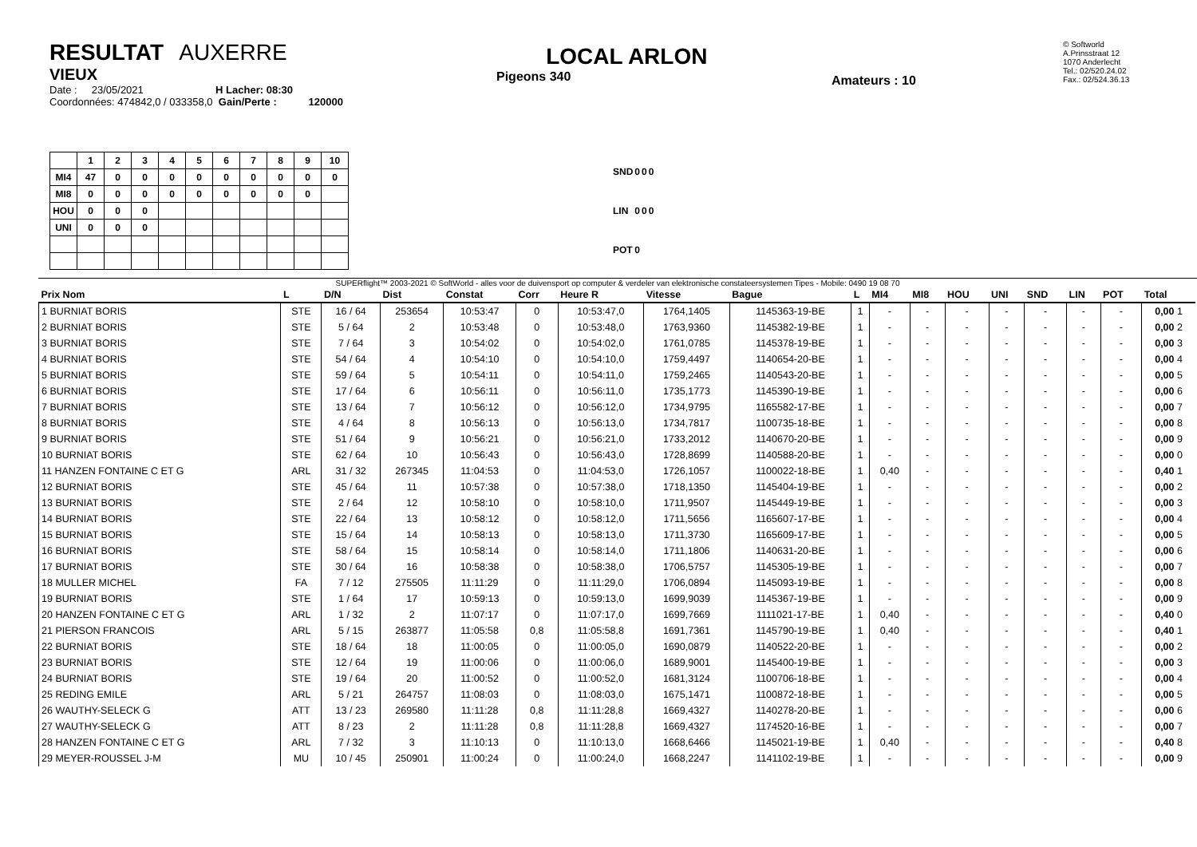RESULTAT AUXERRE
VIEUX
Date : 23/05/2021 H Lacher: 08:30
Coordonnées: 474842,0 / 033358,0 Gain/Perte : 120000
LOCAL ARLON
Pigeons 340
Amateurs : 10
© Softworld
A.Prinsstraat 12
1070 Anderlecht
Tel.: 02/520.24.02
Fax.: 02/524.36.13
| | 1 | 2 | 3 | 4 | 5 | 6 | 7 | 8 | 9 | 10 |
| MI4 | 47 | 0 | 0 | 0 | 0 | 0 | 0 | 0 | 0 | 0 |
| MI8 | 0 | 0 | 0 | 0 | 0 | 0 | 0 | 0 | 0 | |
| HOU | 0 | 0 | 0 | | | | | | | |
| UNI | 0 | 0 | 0 | | | | | | | |
| SND | 0 | 0 | 0 |
| LIN | 0 | 0 | 0 |
| POT | 0 | | |
SUPERflight™ 2003-2021 © SoftWorld - alles voor de duivensport op computer & verdeler van elektronische constateersystemen Tipes - Mobile: 0490 19 08 70
| Prix Nom | L | D/N | Dist | Constat | Corr | Heure R | Vitesse | Bague | L | MI4 | MI8 | HOU | UNI | SND | LIN | POT | Total |
| --- | --- | --- | --- | --- | --- | --- | --- | --- | --- | --- | --- | --- | --- | --- | --- | --- | --- |
| 1 BURNIAT BORIS | STE | 16 / 64 | 253654 | 10:53:47 | 0 | 10:53:47,0 | 1764,1405 | 1145363-19-BE | 1 | - | - | - | - | - | - | - | 0,00 1 |
| 2 BURNIAT BORIS | STE | 5 / 64 | 2 | 10:53:48 | 0 | 10:53:48,0 | 1763,9360 | 1145382-19-BE | 1 | - | - | - | - | - | - | - | 0,00 2 |
| 3 BURNIAT BORIS | STE | 7 / 64 | 3 | 10:54:02 | 0 | 10:54:02,0 | 1761,0785 | 1145378-19-BE | 1 | - | - | - | - | - | - | - | 0,00 3 |
| 4 BURNIAT BORIS | STE | 54 / 64 | 4 | 10:54:10 | 0 | 10:54:10,0 | 1759,4497 | 1140654-20-BE | 1 | - | - | - | - | - | - | - | 0,00 4 |
| 5 BURNIAT BORIS | STE | 59 / 64 | 5 | 10:54:11 | 0 | 10:54:11,0 | 1759,2465 | 1140543-20-BE | 1 | - | - | - | - | - | - | - | 0,00 5 |
| 6 BURNIAT BORIS | STE | 17 / 64 | 6 | 10:56:11 | 0 | 10:56:11,0 | 1735,1773 | 1145390-19-BE | 1 | - | - | - | - | - | - | - | 0,00 6 |
| 7 BURNIAT BORIS | STE | 13 / 64 | 7 | 10:56:12 | 0 | 10:56:12,0 | 1734,9795 | 1165582-17-BE | 1 | - | - | - | - | - | - | - | 0,00 7 |
| 8 BURNIAT BORIS | STE | 4 / 64 | 8 | 10:56:13 | 0 | 10:56:13,0 | 1734,7817 | 1100735-18-BE | 1 | - | - | - | - | - | - | - | 0,00 8 |
| 9 BURNIAT BORIS | STE | 51 / 64 | 9 | 10:56:21 | 0 | 10:56:21,0 | 1733,2012 | 1140670-20-BE | 1 | - | - | - | - | - | - | - | 0,00 9 |
| 10 BURNIAT BORIS | STE | 62 / 64 | 10 | 10:56:43 | 0 | 10:56:43,0 | 1728,8699 | 1140588-20-BE | 1 | - | - | - | - | - | - | - | 0,00 0 |
| 11 HANZEN FONTAINE C ET G | ARL | 31 / 32 | 267345 | 11:04:53 | 0 | 11:04:53,0 | 1726,1057 | 1100022-18-BE | 1 | 0,40 | - | - | - | - | - | - | 0,40 1 |
| 12 BURNIAT BORIS | STE | 45 / 64 | 11 | 10:57:38 | 0 | 10:57:38,0 | 1718,1350 | 1145404-19-BE | 1 | - | - | - | - | - | - | - | 0,00 2 |
| 13 BURNIAT BORIS | STE | 2 / 64 | 12 | 10:58:10 | 0 | 10:58:10,0 | 1711,9507 | 1145449-19-BE | 1 | - | - | - | - | - | - | - | 0,00 3 |
| 14 BURNIAT BORIS | STE | 22 / 64 | 13 | 10:58:12 | 0 | 10:58:12,0 | 1711,5656 | 1165607-17-BE | 1 | - | - | - | - | - | - | - | 0,00 4 |
| 15 BURNIAT BORIS | STE | 15 / 64 | 14 | 10:58:13 | 0 | 10:58:13,0 | 1711,3730 | 1165609-17-BE | 1 | - | - | - | - | - | - | - | 0,00 5 |
| 16 BURNIAT BORIS | STE | 58 / 64 | 15 | 10:58:14 | 0 | 10:58:14,0 | 1711,1806 | 1140631-20-BE | 1 | - | - | - | - | - | - | - | 0,00 6 |
| 17 BURNIAT BORIS | STE | 30 / 64 | 16 | 10:58:38 | 0 | 10:58:38,0 | 1706,5757 | 1145305-19-BE | 1 | - | - | - | - | - | - | - | 0,00 7 |
| 18 MULLER MICHEL | FA | 7 / 12 | 275505 | 11:11:29 | 0 | 11:11:29,0 | 1706,0894 | 1145093-19-BE | 1 | - | - | - | - | - | - | - | 0,00 8 |
| 19 BURNIAT BORIS | STE | 1 / 64 | 17 | 10:59:13 | 0 | 10:59:13,0 | 1699,9039 | 1145367-19-BE | 1 | - | - | - | - | - | - | - | 0,00 9 |
| 20 HANZEN FONTAINE C ET G | ARL | 1 / 32 | 2 | 11:07:17 | 0 | 11:07:17,0 | 1699,7669 | 1111021-17-BE | 1 | 0,40 | - | - | - | - | - | - | 0,40 0 |
| 21 PIERSON FRANCOIS | ARL | 5 / 15 | 263877 | 11:05:58 | 0,8 | 11:05:58,8 | 1691,7361 | 1145790-19-BE | 1 | 0,40 | - | - | - | - | - | - | 0,40 1 |
| 22 BURNIAT BORIS | STE | 18 / 64 | 18 | 11:00:05 | 0 | 11:00:05,0 | 1690,0879 | 1140522-20-BE | 1 | - | - | - | - | - | - | - | 0,00 2 |
| 23 BURNIAT BORIS | STE | 12 / 64 | 19 | 11:00:06 | 0 | 11:00:06,0 | 1689,9001 | 1145400-19-BE | 1 | - | - | - | - | - | - | - | 0,00 3 |
| 24 BURNIAT BORIS | STE | 19 / 64 | 20 | 11:00:52 | 0 | 11:00:52,0 | 1681,3124 | 1100706-18-BE | 1 | - | - | - | - | - | - | - | 0,00 4 |
| 25 REDING EMILE | ARL | 5 / 21 | 264757 | 11:08:03 | 0 | 11:08:03,0 | 1675,1471 | 1100872-18-BE | 1 | - | - | - | - | - | - | - | 0,00 5 |
| 26 WAUTHY-SELECK G | ATT | 13 / 23 | 269580 | 11:11:28 | 0,8 | 11:11:28,8 | 1669,4327 | 1140278-20-BE | 1 | - | - | - | - | - | - | - | 0,00 6 |
| 27 WAUTHY-SELECK G | ATT | 8 / 23 | 2 | 11:11:28 | 0,8 | 11:11:28,8 | 1669,4327 | 1174520-16-BE | 1 | - | - | - | - | - | - | - | 0,00 7 |
| 28 HANZEN FONTAINE C ET G | ARL | 7 / 32 | 3 | 11:10:13 | 0 | 11:10:13,0 | 1668,6466 | 1145021-19-BE | 1 | 0,40 | - | - | - | - | - | - | 0,40 8 |
| 29 MEYER-ROUSSEL J-M | MU | 10 / 45 | 250901 | 11:00:24 | 0 | 11:00:24,0 | 1668,2247 | 1141102-19-BE | 1 | - | - | - | - | - | - | - | 0,00 9 |